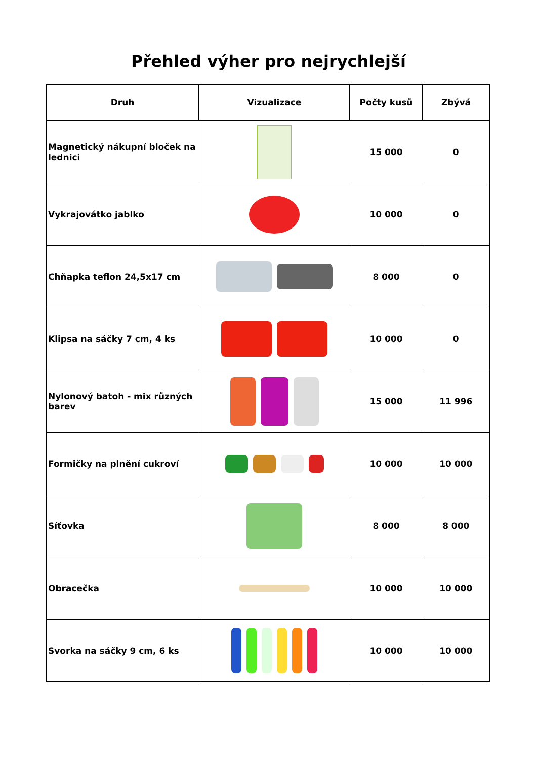Přehled výher pro nejrychlejší
| Druh | Vizualizace | Počty kusů | Zbývá |
| --- | --- | --- | --- |
| Magnetický nákupní bloček na lednici | | 15 000 | 0 |
| Vykrajovátko jablko | | 10 000 | 0 |
| Chňapka teflon 24,5x17 cm | | 8 000 | 0 |
| Klipsa na sáčky 7 cm, 4 ks | | 10 000 | 0 |
| Nylonový batoh - mix různých barev | | 15 000 | 11 996 |
| Formičky na plnění cukroví | | 10 000 | 10 000 |
| Síťovka | | 8 000 | 8 000 |
| Obracečka | | 10 000 | 10 000 |
| Svorka na sáčky 9 cm, 6 ks | | 10 000 | 10 000 |